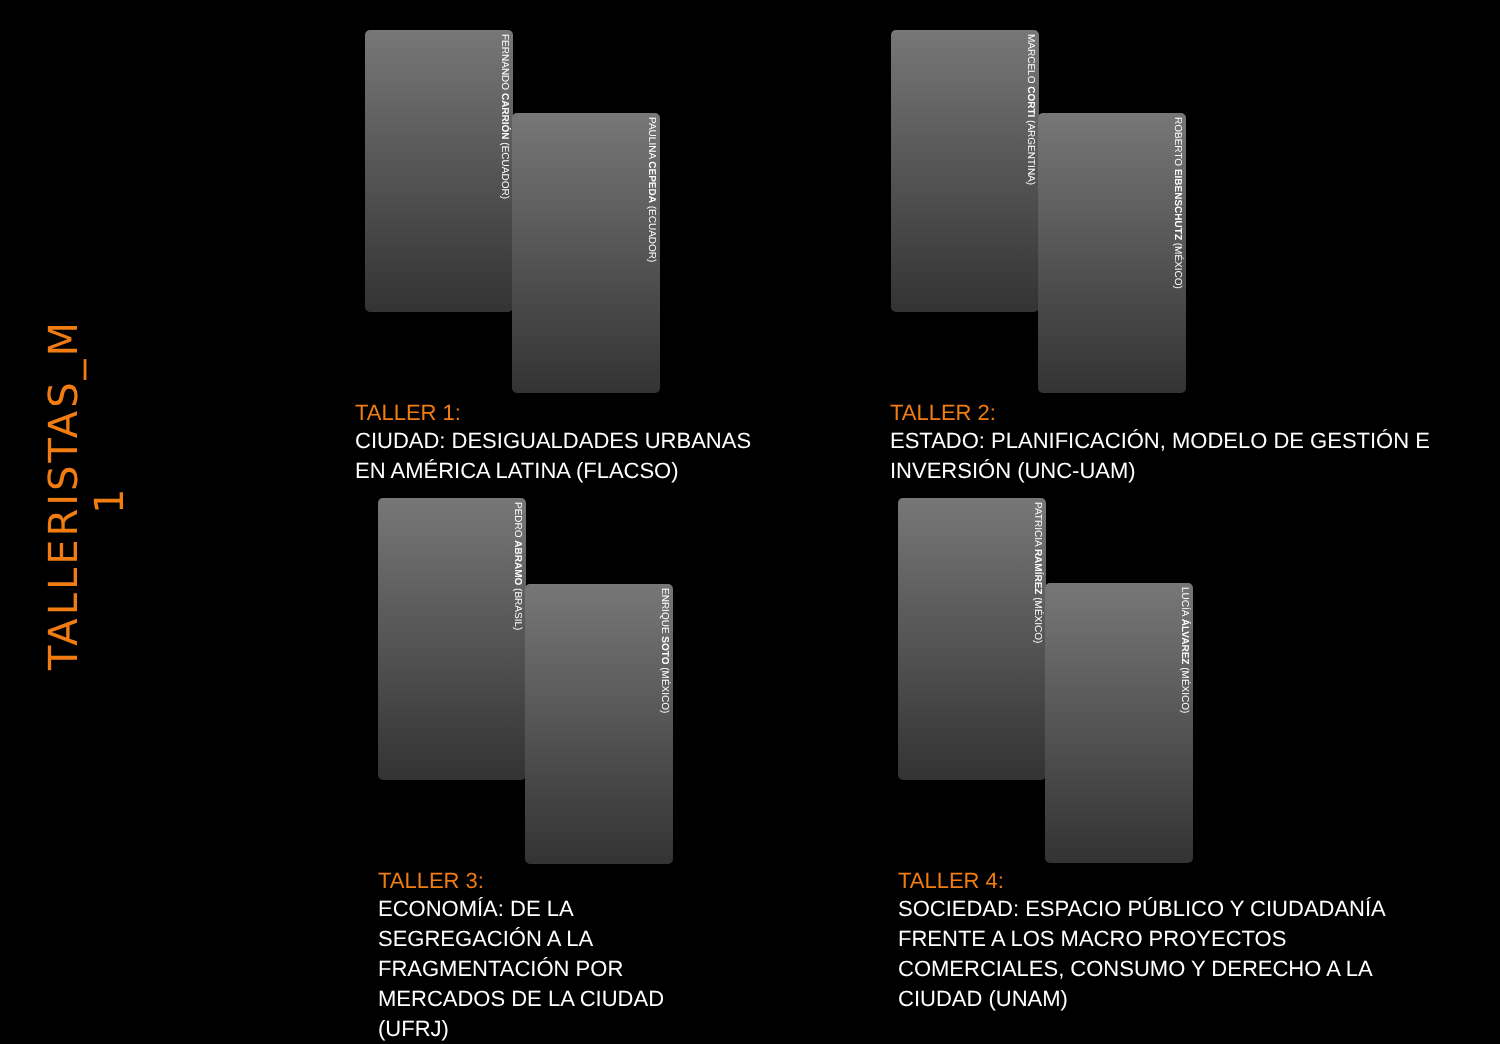TALLERISTAS_M 1
FERNANDO CARRIÓN (ECUADOR)
PAULINA CEPEDA (ECUADOR)
TALLER 1:
CIUDAD: DESIGUALDADES URBANAS
EN AMÉRICA LATINA (FLACSO)
MARCELO CORTI (ARGENTINA)
ROBERTO EIBENSCHUTZ (MÉXICO)
TALLER 2:
ESTADO: PLANIFICACIÓN, MODELO DE GESTIÓN E
INVERSIÓN (UNC-UAM)
PEDRO ABRAMO (BRASIL)
ENRIQUE SOTO (MÉXICO)
TALLER 3:
ECONOMÍA: DE LA SEGREGACIÓN A LA FRAGMENTACIÓN POR MERCADOS DE LA CIUDAD (UFRJ)
PATRICIA RAMÍREZ (MÉXICO)
LUCÍA ÁLVAREZ (MÉXICO)
TALLER 4:
SOCIEDAD: ESPACIO PÚBLICO Y CIUDADANÍA FRENTE A LOS MACRO PROYECTOS COMERCIALES, CONSUMO Y DERECHO A LA CIUDAD (UNAM)